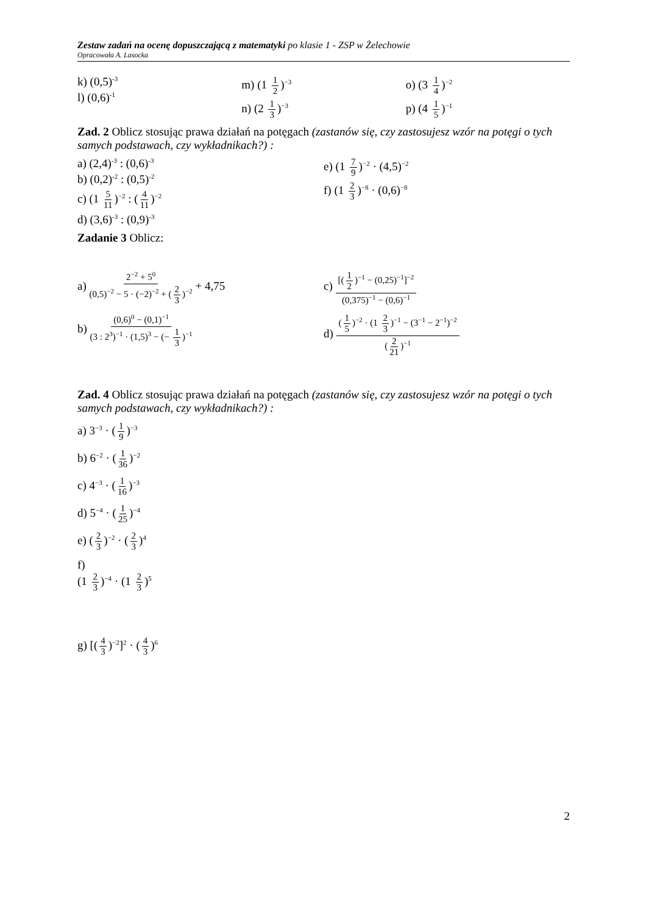Zestaw zadań na ocenę dopuszczającą z matematyki po klasie 1 - ZSP w Żelechowie
Opracowała A. Lasocka
k) (0,5)<sup>-3</sup>
l) (0,6)<sup>-1</sup>
m) (1 1 2)<sup>−3</sup>
n) (2 1 3)<sup>−3</sup>
o) (3 1 4)<sup>−2</sup>
p) (4 1 5)<sup>−1</sup>
Zad. 2 Oblicz stosując prawa działań na potęgach (zastanów się, czy zastosujesz wzór na potęgi o tych samych podstawach, czy wykładnikach?) :
a) (2,4)<sup>-3</sup> : (0,6)<sup>-3</sup>
b) (0,2)<sup>-2</sup> : (0,5)<sup>-2</sup>
c) (1 5 11)<sup>−2</sup> : (4 11)<sup>−2</sup>
d) (3,6)<sup>-3</sup> : (0,9)<sup>-3</sup>
e) (1 7 9)<sup>−2</sup> · (4,5)<sup>−2</sup>
f) (1 2 3)<sup>−8</sup> · (0,6)<sup>−8</sup>
Zadanie 3 Oblicz:
a)
2<sup>−2</sup> + 5<sup>0</sup>
(0,5)<sup>−2</sup> − 5 · (−2)<sup>−2</sup> + (2 3)<sup>−2</sup>
+ 4,75
b)
(0,6)<sup>0</sup> − (0,1)<sup>−1</sup>
(3 : 2<sup>3</sup>)<sup>−1</sup> · (1,5)<sup>3</sup> − (− 1 3)<sup>−1</sup>
c)
[(1 2)<sup>−1</sup> − (0,25)<sup>−1</sup>]<sup>−2</sup>
(0,375)<sup>−1</sup> − (0,6)<sup>−1</sup>
d)
(1 5)<sup>−2</sup> · (1 2 3)<sup>−1</sup> − (3<sup>−1</sup> − 2<sup>−1</sup>)<sup>−2</sup>
(2 21)<sup>−1</sup>
Zad. 4 Oblicz stosując prawa działań na potęgach (zastanów się, czy zastosujesz wzór na potęgi o tych samych podstawach, czy wykładnikach?) :
a) 3<sup>−3</sup> · (1 9)<sup>−3</sup>
b) 6<sup>−2</sup> · (1 36)<sup>−2</sup>
c) 4<sup>−3</sup> · (1 16)<sup>−3</sup>
d) 5<sup>−4</sup> · (1 25)<sup>−4</sup>
e) (2 3)<sup>−2</sup> · (2 3)<sup>4</sup>
f)
(1 2 3)<sup>−4</sup> · (1 2 3)<sup>5</sup>
g) [(4 3)<sup>−2</sup>]<sup>2</sup> · (4 3)<sup>6</sup>
2